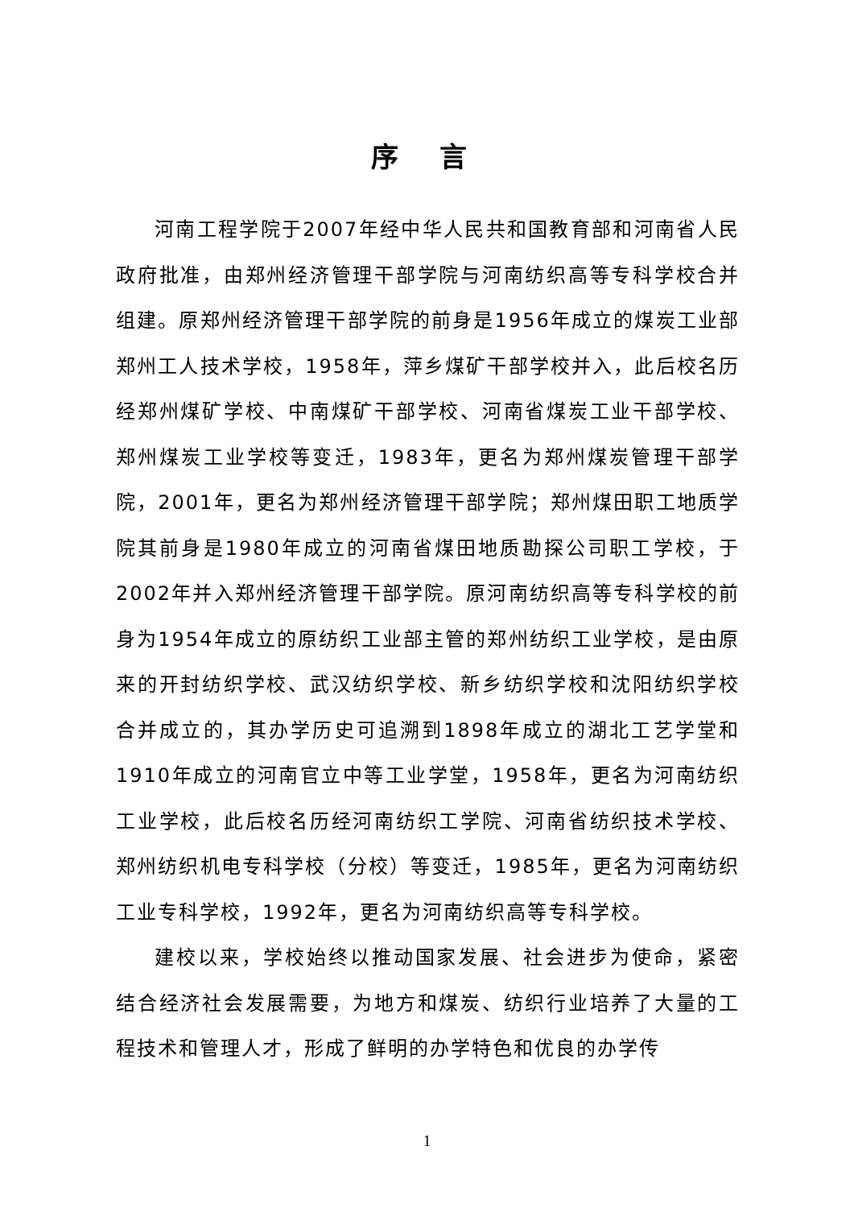序 言
河南工程学院于2007年经中华人民共和国教育部和河南省人民政府批准，由郑州经济管理干部学院与河南纺织高等专科学校合并组建。原郑州经济管理干部学院的前身是1956年成立的煤炭工业部郑州工人技术学校，1958年，萍乡煤矿干部学校并入，此后校名历经郑州煤矿学校、中南煤矿干部学校、河南省煤炭工业干部学校、郑州煤炭工业学校等变迁，1983年，更名为郑州煤炭管理干部学院，2001年，更名为郑州经济管理干部学院；郑州煤田职工地质学院其前身是1980年成立的河南省煤田地质勘探公司职工学校，于2002年并入郑州经济管理干部学院。原河南纺织高等专科学校的前身为1954年成立的原纺织工业部主管的郑州纺织工业学校，是由原来的开封纺织学校、武汉纺织学校、新乡纺织学校和沈阳纺织学校合并成立的，其办学历史可追溯到1898年成立的湖北工艺学堂和1910年成立的河南官立中等工业学堂，1958年，更名为河南纺织工业学校，此后校名历经河南纺织工学院、河南省纺织技术学校、郑州纺织机电专科学校（分校）等变迁，1985年，更名为河南纺织工业专科学校，1992年，更名为河南纺织高等专科学校。
建校以来，学校始终以推动国家发展、社会进步为使命，紧密结合经济社会发展需要，为地方和煤炭、纺织行业培养了大量的工程技术和管理人才，形成了鲜明的办学特色和优良的办学传
1